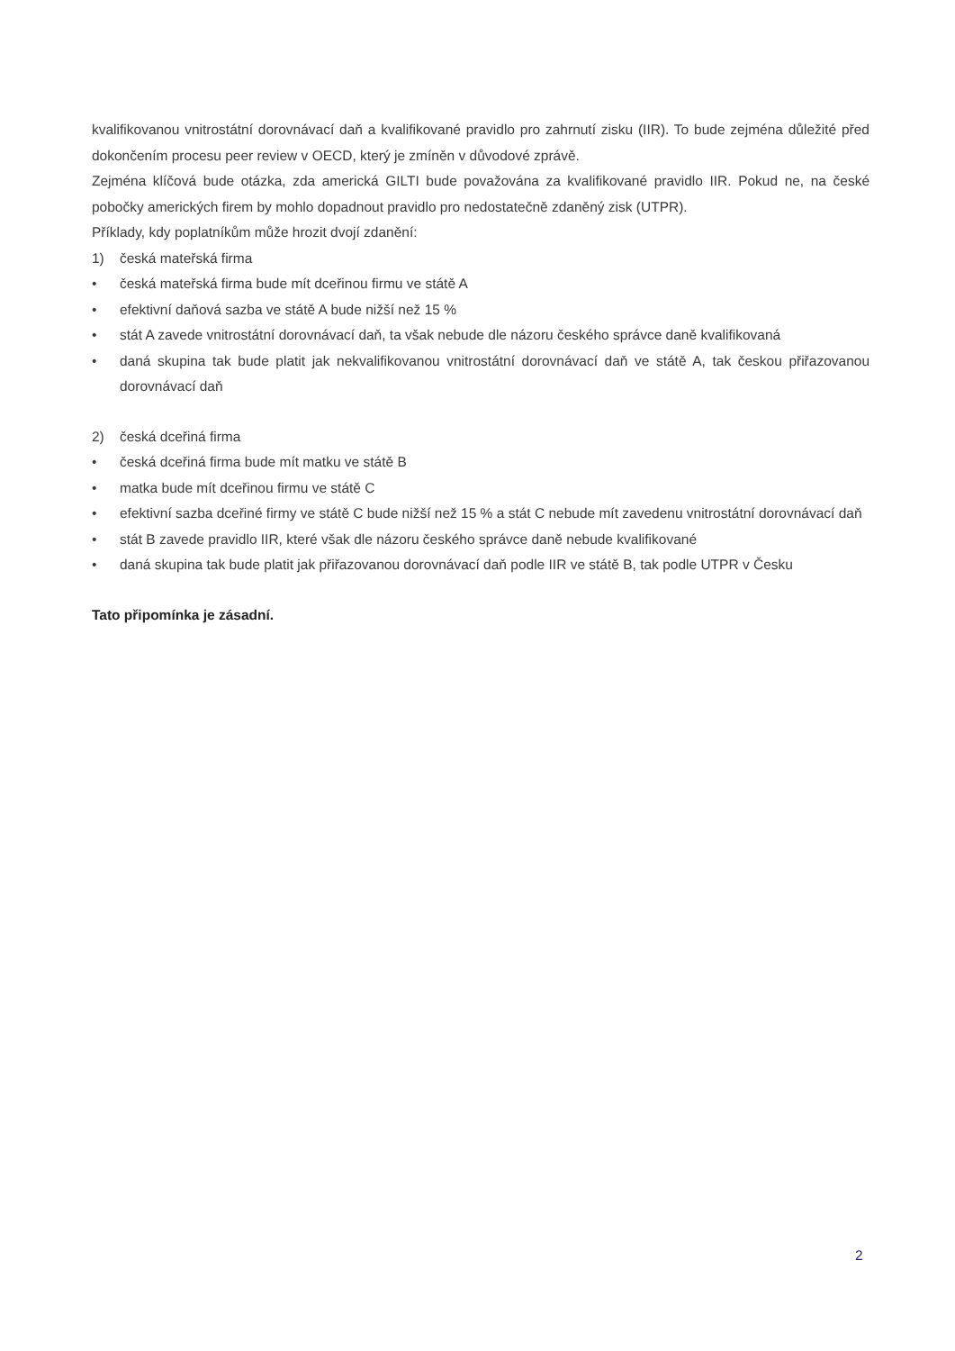kvalifikovanou vnitrostátní dorovnávací daň a kvalifikované pravidlo pro zahrnutí zisku (IIR). To bude zejména důležité před dokončením procesu peer review v OECD, který je zmíněn v důvodové zprávě.
Zejména klíčová bude otázka, zda americká GILTI bude považována za kvalifikované pravidlo IIR. Pokud ne, na české pobočky amerických firem by mohlo dopadnout pravidlo pro nedostatečně zdaněný zisk (UTPR).
Příklady, kdy poplatníkům může hrozit dvojí zdanění:
1) česká mateřská firma
• česká mateřská firma bude mít dceřinou firmu ve státě A
• efektivní daňová sazba ve státě A bude nižší než 15 %
• stát A zavede vnitrostátní dorovnávací daň, ta však nebude dle názoru českého správce daně kvalifikovaná
• daná skupina tak bude platit jak nekvalifikovanou vnitrostátní dorovnávací daň ve státě A, tak českou přiřazovanou dorovnávací daň
2) česká dceřiná firma
• česká dceřiná firma bude mít matku ve státě B
• matka bude mít dceřinou firmu ve státě C
• efektivní sazba dceřiné firmy ve státě C bude nižší než 15 % a stát C nebude mít zavedenu vnitrostátní dorovnávací daň
• stát B zavede pravidlo IIR, které však dle názoru českého správce daně nebude kvalifikované
• daná skupina tak bude platit jak přiřazovanou dorovnávací daň podle IIR ve státě B, tak podle UTPR v Česku
Tato připomínka je zásadní.
2